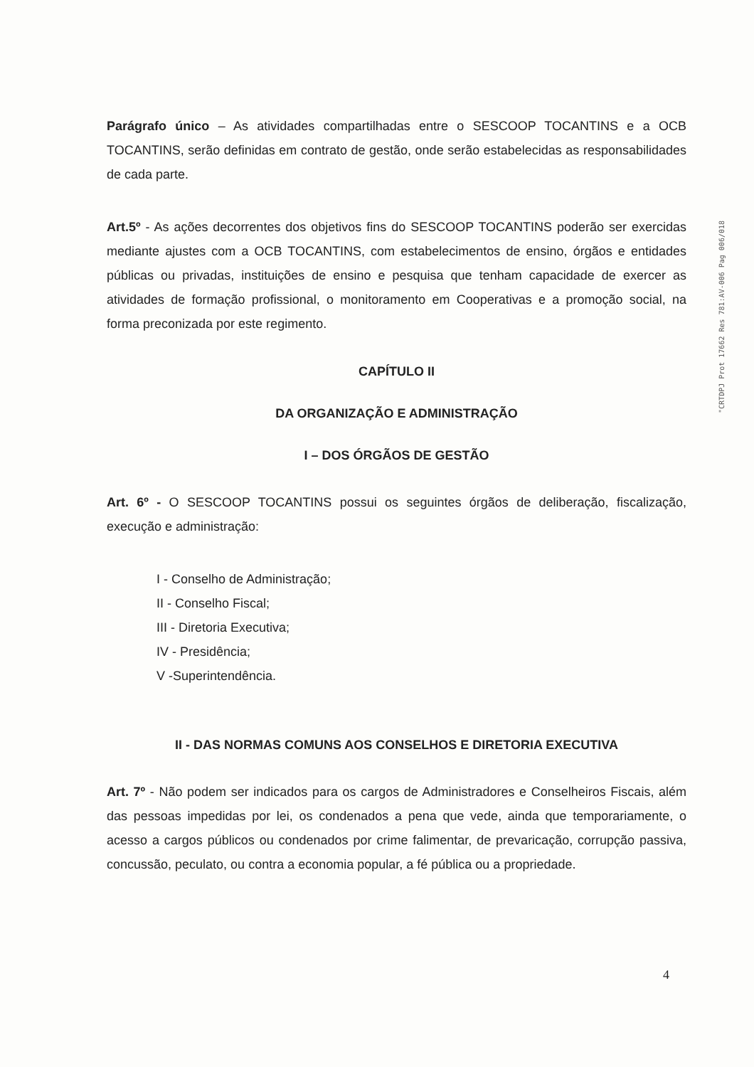Parágrafo único – As atividades compartilhadas entre o SESCOOP TOCANTINS e a OCB TOCANTINS, serão definidas em contrato de gestão, onde serão estabelecidas as responsabilidades de cada parte.
Art.5º - As ações decorrentes dos objetivos fins do SESCOOP TOCANTINS poderão ser exercidas mediante ajustes com a OCB TOCANTINS, com estabelecimentos de ensino, órgãos e entidades públicas ou privadas, instituições de ensino e pesquisa que tenham capacidade de exercer as atividades de formação profissional, o monitoramento em Cooperativas e a promoção social, na forma preconizada por este regimento.
CAPÍTULO II
DA ORGANIZAÇÃO E ADMINISTRAÇÃO
I – DOS ÓRGÃOS DE GESTÃO
Art. 6º - O SESCOOP TOCANTINS possui os seguintes órgãos de deliberação, fiscalização, execução e administração:
I - Conselho de Administração;
II - Conselho Fiscal;
III - Diretoria Executiva;
IV - Presidência;
V -Superintendência.
II - DAS NORMAS COMUNS AOS CONSELHOS E DIRETORIA EXECUTIVA
Art. 7º - Não podem ser indicados para os cargos de Administradores e Conselheiros Fiscais, além das pessoas impedidas por lei, os condenados a pena que vede, ainda que temporariamente, o acesso a cargos públicos ou condenados por crime falimentar, de prevaricação, corrupção passiva, concussão, peculato, ou contra a economia popular, a fé pública ou a propriedade.
"CRTDPJ Prot 17662 Res 781:AV-006 Pag 006/018
4